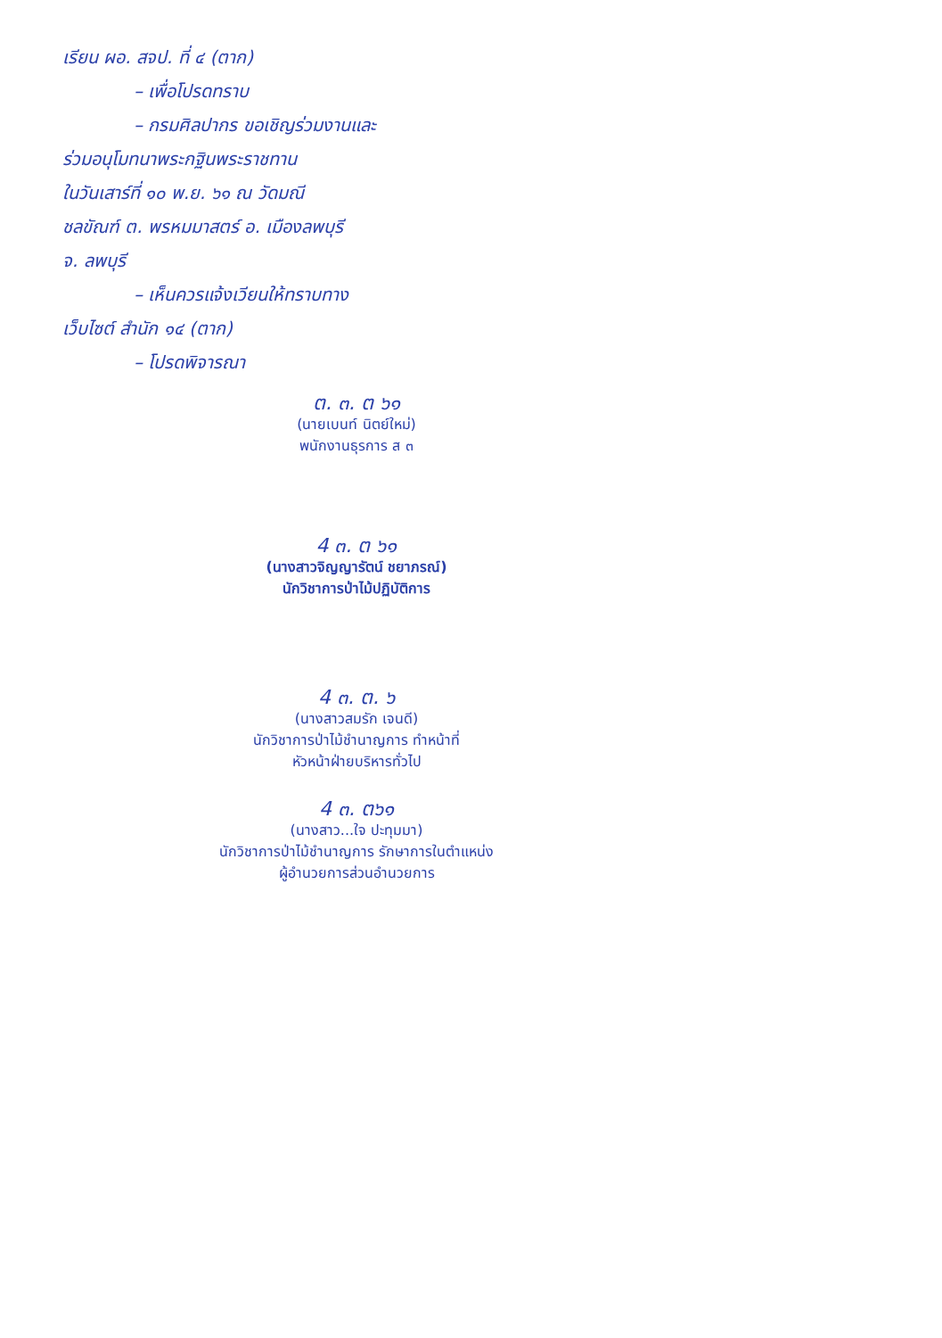เรียน ผอ. สจป. ที่ ๔ (ตาก)
– เพื่อโปรดทราบ
– กรมศิลปากร ขอเชิญร่วมงานและ
ร่วมอนุโมทนาพระกฐินพระราชทาน
ในวันเสาร์ที่ ๑๐ พ.ย. ๖๑ ณ วัดมณี
ชลขัณฑ์ ต. พรหมมาสตร์ อ. เมืองลพบุรี
จ. ลพบุรี
– เห็นควรแจ้งเวียนให้ทราบทาง
เว็บไซต์ สำนัก ๑๔ (ตาก)
– โปรดพิจารณา
ต. ๓. ต ๖๑
(นายเบนท์ นิตย์ใหม่)
พนักงานธุรการ ส ๓
4 ๓. ต ๖๑
(นางสาวจิญญารัตน์ ชยาภรณ์)
นักวิชาการป่าไม้ปฏิบัติการ
4 ๓. ต. ๖
(นางสาวสมรัก เจนดี)
นักวิชาการป่าไม้ชำนาญการ ทำหน้าที่
หัวหน้าฝ่ายบริหารทั่วไป
4 ๓. ต๖๑
(นางสาว...ใจ ปะทุมมา)
นักวิชาการป่าไม้ชำนาญการ รักษาการในตำแหน่ง
ผู้อำนวยการส่วนอำนวยการ